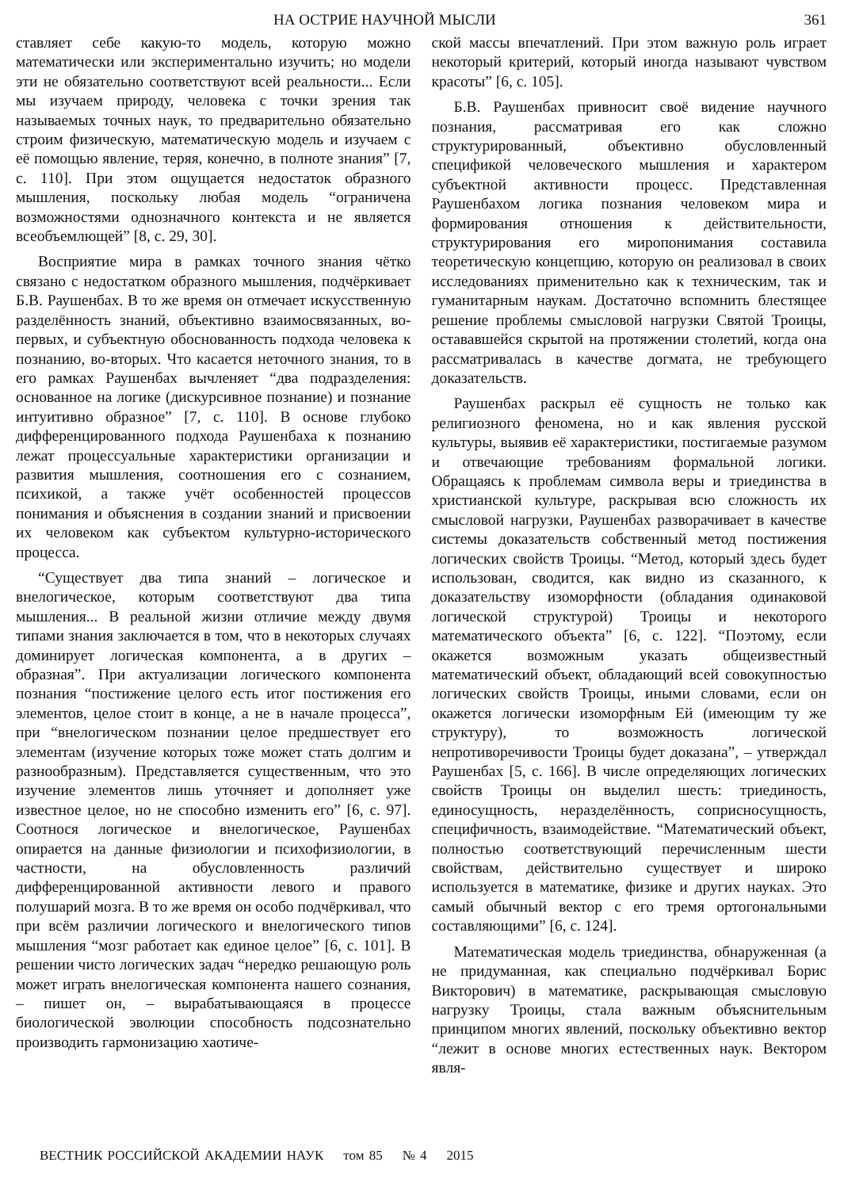НА ОСТРИЕ НАУЧНОЙ МЫСЛИ 361
ставляет себе какую-то модель, которую можно математически или экспериментально изучить; но модели эти не обязательно соответствуют всей реальности... Если мы изучаем природу, человека с точки зрения так называемых точных наук, то предварительно обязательно строим физическую, математическую модель и изучаем с её помощью явление, теряя, конечно, в полноте знания” [7, с. 110]. При этом ощущается недостаток образного мышления, поскольку любая модель “ограничена возможностями однозначного контекста и не является всеобъемлющей” [8, с. 29, 30].
Восприятие мира в рамках точного знания чётко связано с недостатком образного мышления, подчёркивает Б.В. Раушенбах. В то же время он отмечает искусственную разделённость знаний, объективно взаимосвязанных, во-первых, и субъектную обоснованность подхода человека к познанию, во-вторых. Что касается неточного знания, то в его рамках Раушенбах вычленяет “два подразделения: основанное на логике (дискурсивное познание) и познание интуитивно образное” [7, с. 110]. В основе глубоко дифференцированного подхода Раушенбаха к познанию лежат процессуальные характеристики организации и развития мышления, соотношения его с сознанием, психикой, а также учёт особенностей процессов понимания и объяснения в создании знаний и присвоении их человеком как субъектом культурно-исторического процесса.
“Существует два типа знаний – логическое и внелогическое, которым соответствуют два типа мышления... В реальной жизни отличие между двумя типами знания заключается в том, что в некоторых случаях доминирует логическая компонента, а в других – образная”. При актуализации логического компонента познания “постижение целого есть итог постижения его элементов, целое стоит в конце, а не в начале процесса”, при “внелогическом познании целое предшествует его элементам (изучение которых тоже может стать долгим и разнообразным). Представляется существенным, что это изучение элементов лишь уточняет и дополняет уже известное целое, но не способно изменить его” [6, с. 97]. Соотнося логическое и внелогическое, Раушенбах опирается на данные физиологии и психофизиологии, в частности, на обусловленность различий дифференцированной активности левого и правого полушарий мозга. В то же время он особо подчёркивал, что при всём различии логического и внелогического типов мышления “мозг работает как единое целое” [6, с. 101]. В решении чисто логических задач “нередко решающую роль может играть внелогическая компонента нашего сознания, – пишет он, – вырабатывающаяся в процессе биологической эволюции способность подсознательно производить гармонизацию хаотиче-
ской массы впечатлений. При этом важную роль играет некоторый критерий, который иногда называют чувством красоты” [6, с. 105].
Б.В. Раушенбах привносит своё видение научного познания, рассматривая его как сложно структурированный, объективно обусловленный спецификой человеческого мышления и характером субъектной активности процесс. Представленная Раушенбахом логика познания человеком мира и формирования отношения к действительности, структурирования его миропонимания составила теоретическую концепцию, которую он реализовал в своих исследованиях применительно как к техническим, так и гуманитарным наукам. Достаточно вспомнить блестящее решение проблемы смысловой нагрузки Святой Троицы, остававшейся скрытой на протяжении столетий, когда она рассматривалась в качестве догмата, не требующего доказательств.
Раушенбах раскрыл её сущность не только как религиозного феномена, но и как явления русской культуры, выявив её характеристики, постигаемые разумом и отвечающие требованиям формальной логики. Обращаясь к проблемам символа веры и триединства в христианской культуре, раскрывая всю сложность их смысловой нагрузки, Раушенбах разворачивает в качестве системы доказательств собственный метод постижения логических свойств Троицы. “Метод, который здесь будет использован, сводится, как видно из сказанного, к доказательству изоморфности (обладания одинаковой логической структурой) Троицы и некоторого математического объекта” [6, с. 122]. “Поэтому, если окажется возможным указать общеизвестный математический объект, обладающий всей совокупностью логических свойств Троицы, иными словами, если он окажется логически изоморфным Ей (имеющим ту же структуру), то возможность логической непротиворечивости Троицы будет доказана”, – утверждал Раушенбах [5, с. 166]. В числе определяющих логических свойств Троицы он выделил шесть: триединость, единосущность, неразделённость, соприсносущность, специфичность, взаимодействие. “Математический объект, полностью соответствующий перечисленным шести свойствам, действительно существует и широко используется в математике, физике и других науках. Это самый обычный вектор с его тремя ортогональными составляющими” [6, с. 124].
Математическая модель триединства, обнаруженная (а не придуманная, как специально подчёркивал Борис Викторович) в математике, раскрывающая смысловую нагрузку Троицы, стала важным объяснительным принципом многих явлений, поскольку объективно вектор “лежит в основе многих естественных наук. Вектором явля-
ВЕСТНИК РОССИЙСКОЙ АКАДЕМИИ НАУК том 85 № 4 2015